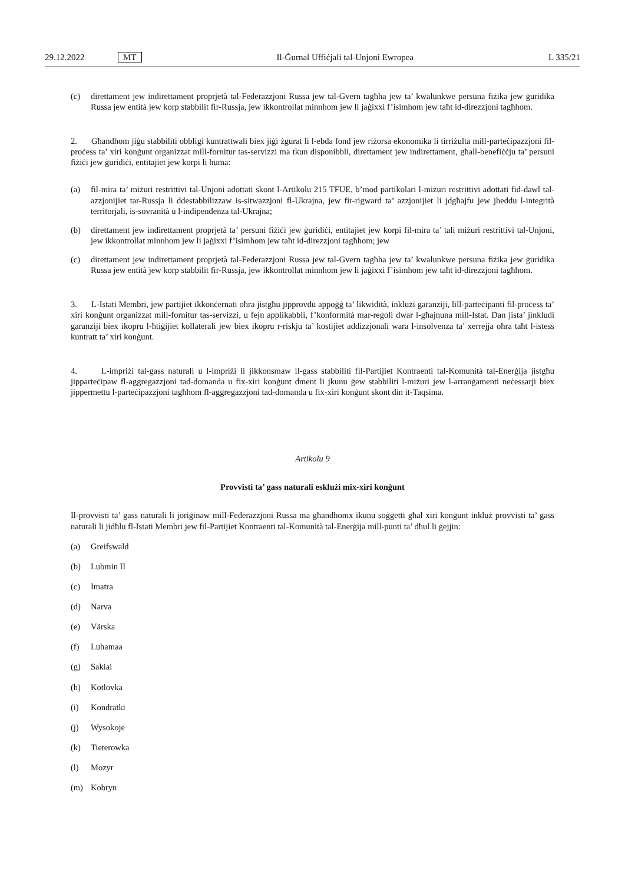29.12.2022 MT Il-Ġurnal Uffiċjali tal-Unjoni Ewropea L 335/21
(c) direttament jew indirettament proprjetà tal-Federazzjoni Russa jew tal-Gvern tagħha jew ta’ kwalunkwe persuna fiżika jew ġuridika Russa jew entità jew korp stabbilit fir-Russja, jew ikkontrollat minnhom jew li jaġixxi f’isimhom jew taħt id-direzzjoni tagħhom.
2. Għandhom jiġu stabbiliti obbligi kuntrattwali biex jiġi żgurat li l-ebda fond jew riżorsa ekonomika li tirriżulta mill-parteċipazzjoni fil-proċess ta’ xiri konġunt organizzat mill-fornitur tas-servizzi ma tkun disponibbli, direttament jew indirettament, għall-benefiċċju ta’ persuni fiżiċi jew ġuridiċi, entitajiet jew korpi li huma:
(a) fil-mira ta’ miżuri restrittivi tal-Unjoni adottati skont l-Artikolu 215 TFUE, b’mod partikolari l-miżuri restrittivi adottati fid-dawl tal-azzjonijiet tar-Russja li ddestabbilizzaw is-sitwazzjoni fl-Ukrajna, jew fir-rigward ta’ azzjonijiet li jdgħajfu jew jheddu l-integrità territorjali, is-sovranità u l-indipendenza tal-Ukrajna;
(b) direttament jew indirettament proprjetà ta’ persuni fiżiċi jew ġuridiċi, entitajiet jew korpi fil-mira ta’ tali miżuri restrittivi tal-Unjoni, jew ikkontrollat minnhom jew li jaġixxi f’isimhom jew taħt id-direzzjoni tagħhom; jew
(c) direttament jew indirettament proprjetà tal-Federazzjoni Russa jew tal-Gvern tagħha jew ta’ kwalunkwe persuna fiżika jew ġuridika Russa jew entità jew korp stabbilit fir-Russja, jew ikkontrollat minnhom jew li jaġixxi f’isimhom jew taħt id-direzzjoni tagħhom.
3. L-Istati Membri, jew partijiet ikkonċernati oħra jistgħu jipprovdu appoġġ ta’ likwidità, inklużi garanziji, lill-parteċipanti fil-proċess ta’ xiri konġunt organizzat mill-fornitur tas-servizzi, u fejn applikabbli, f’konformità mar-regoli dwar l-għajnuna mill-Istat. Dan jista’ jinkludi garanziji biex ikopru l-ħtiġijiet kollaterali jew biex ikopru r-riskju ta’ kostijiet addizzjonali wara l-insolvenza ta’ xerrejja oħra taħt l-istess kuntratt ta’ xiri konġunt.
4. L-impriżi tal-gass naturali u l-impriżi li jikkonsmaw il-gass stabbiliti fil-Partijiet Kontraenti tal-Komunità tal-Enerġija jistgħu jipparteċipaw fl-aggregazzjoni tad-domanda u fix-xiri konġunt dment li jkunu ġew stabbiliti l-miżuri jew l-arranġamenti neċessarji biex jippermettu l-parteċipazzjoni tagħhom fl-aggregazzjoni tad-domanda u fix-xiri konġunt skont din it-Taqsima.
Artikolu 9
Provvisti ta’ gass naturali esklużi mix-xiri konġunt
Il-provvisti ta’ gass naturali li joriġinaw mill-Federazzjoni Russa ma għandhomx ikunu soġġetti għal xiri konġunt inkluż provvisti ta’ gass naturali li jidħlu fl-Istati Membri jew fil-Partijiet Kontraenti tal-Komunità tal-Enerġija mill-punti ta’ dħul li ġejjin:
(a) Greifswald
(b) Lubmin II
(c) Imatra
(d) Narva
(e) Värska
(f) Luhamaa
(g) Sakiai
(h) Kotlovka
(i) Kondratki
(j) Wysokoje
(k) Tieterowka
(l) Mozyr
(m) Kobryn